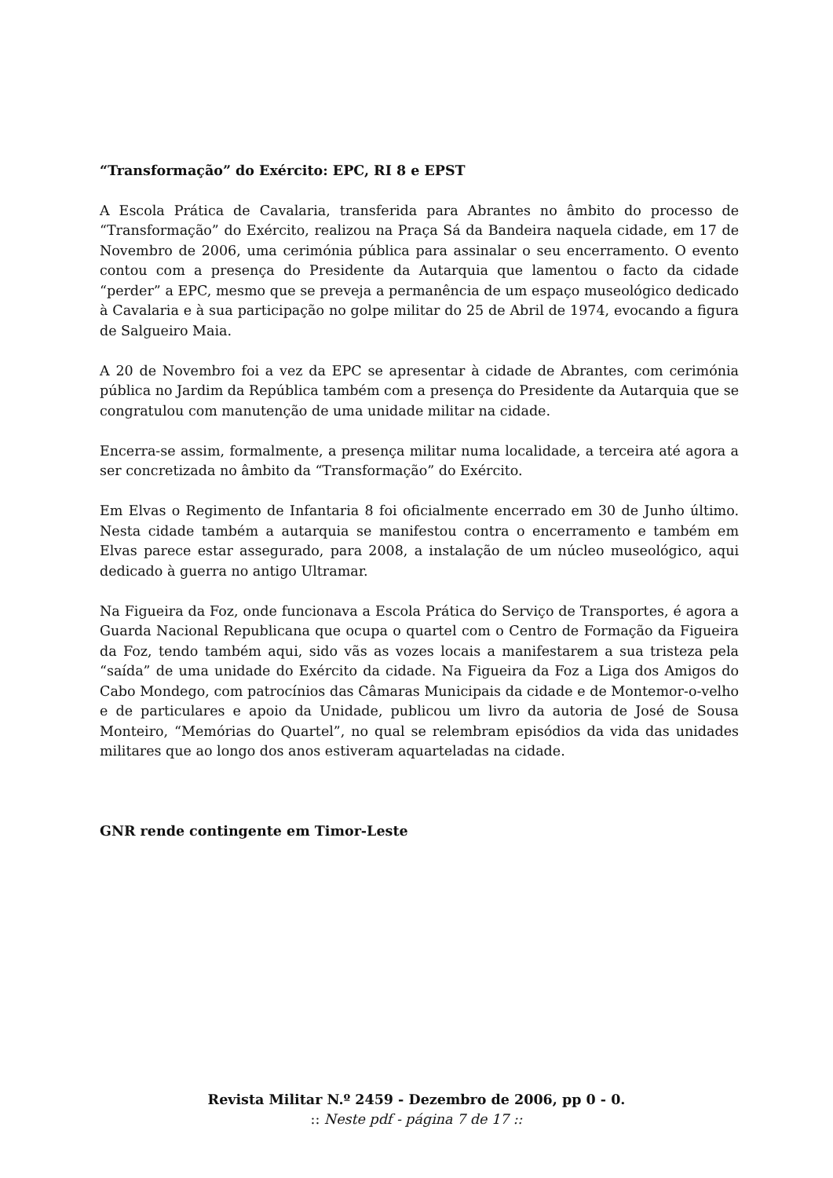“Transformação” do Exército: EPC, RI 8 e EPST
A Escola Prática de Cavalaria, transferida para Abrantes no âmbito do processo de “Transformação” do Exército, realizou na Praça Sá da Bandeira naquela cidade, em 17 de Novembro de 2006, uma cerimónia pública para assinalar o seu encerramento. O evento contou com a presença do Presidente da Autarquia que lamentou o facto da cidade “perder” a EPC, mesmo que se preveja a permanência de um espaço museológico dedicado à Cavalaria e à sua participação no golpe militar do 25 de Abril de 1974, evocando a figura de Salgueiro Maia.
A 20 de Novembro foi a vez da EPC se apresentar à cidade de Abrantes, com cerimónia pública no Jardim da República também com a presença do Presidente da Autarquia que se congratulou com manutenção de uma unidade militar na cidade.
Encerra-se assim, formalmente, a presença militar numa localidade, a terceira até agora a ser concretizada no âmbito da “Transformação” do Exército.
Em Elvas o Regimento de Infantaria 8 foi oficialmente encerrado em 30 de Junho último. Nesta cidade também a autarquia se manifestou contra o encerramento e também em Elvas parece estar assegurado, para 2008, a instalação de um núcleo museológico, aqui dedicado à guerra no antigo Ultramar.
Na Figueira da Foz, onde funcionava a Escola Prática do Serviço de Transportes, é agora a Guarda Nacional Republicana que ocupa o quartel com o Centro de Formação da Figueira da Foz, tendo também aqui, sido vãs as vozes locais a manifestarem a sua tristeza pela “saída” de uma unidade do Exército da cidade. Na Figueira da Foz a Liga dos Amigos do Cabo Mondego, com patrocínios das Câmaras Municipais da cidade e de Montemor-o-velho e de particulares e apoio da Unidade, publicou um livro da autoria de José de Sousa Monteiro, “Memórias do Quartel”, no qual se relembram episódios da vida das unidades militares que ao longo dos anos estiveram aquarteladas na cidade.
GNR rende contingente em Timor-Leste
Revista Militar N.º 2459 - Dezembro de 2006, pp 0 - 0.
:: Neste pdf - página 7 de 17 ::